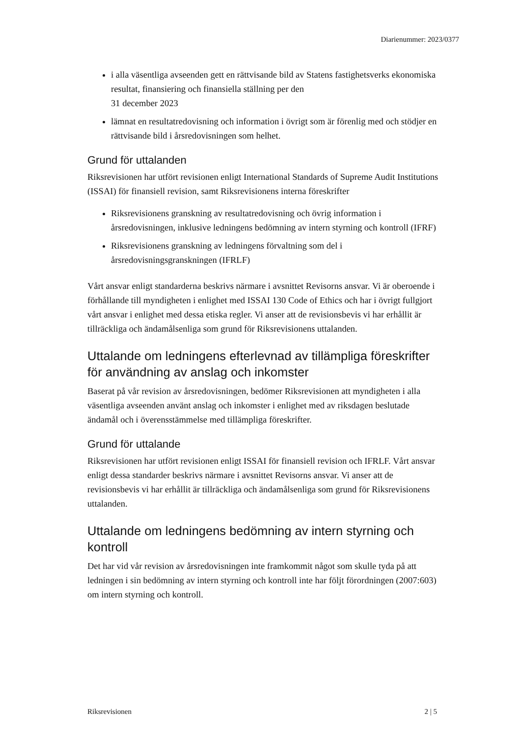Diarienummer: 2023/0377
i alla väsentliga avseenden gett en rättvisande bild av Statens fastighetsverks ekonomiska resultat, finansiering och finansiella ställning per den
31 december 2023
lämnat en resultatredovisning och information i övrigt som är förenlig med och stödjer en rättvisande bild i årsredovisningen som helhet.
Grund för uttalanden
Riksrevisionen har utfört revisionen enligt International Standards of Supreme Audit Institutions (ISSAI) för finansiell revision, samt Riksrevisionens interna föreskrifter
Riksrevisionens granskning av resultatredovisning och övrig information i årsredovisningen, inklusive ledningens bedömning av intern styrning och kontroll (IFRF)
Riksrevisionens granskning av ledningens förvaltning som del i årsredovisningsgranskningen (IFRLF)
Vårt ansvar enligt standarderna beskrivs närmare i avsnittet Revisorns ansvar. Vi är oberoende i förhållande till myndigheten i enlighet med ISSAI 130 Code of Ethics och har i övrigt fullgjort vårt ansvar i enlighet med dessa etiska regler. Vi anser att de revisionsbevis vi har erhållit är tillräckliga och ändamålsenliga som grund för Riksrevisionens uttalanden.
Uttalande om ledningens efterlevnad av tillämpliga föreskrifter för användning av anslag och inkomster
Baserat på vår revision av årsredovisningen, bedömer Riksrevisionen att myndigheten i alla väsentliga avseenden använt anslag och inkomster i enlighet med av riksdagen beslutade ändamål och i överensstämmelse med tillämpliga föreskrifter.
Grund för uttalande
Riksrevisionen har utfört revisionen enligt ISSAI för finansiell revision och IFRLF. Vårt ansvar enligt dessa standarder beskrivs närmare i avsnittet Revisorns ansvar. Vi anser att de revisionsbevis vi har erhållit är tillräckliga och ändamålsenliga som grund för Riksrevisionens uttalanden.
Uttalande om ledningens bedömning av intern styrning och kontroll
Det har vid vår revision av årsredovisningen inte framkommit något som skulle tyda på att ledningen i sin bedömning av intern styrning och kontroll inte har följt förordningen (2007:603) om intern styrning och kontroll.
Riksrevisionen 2 | 5